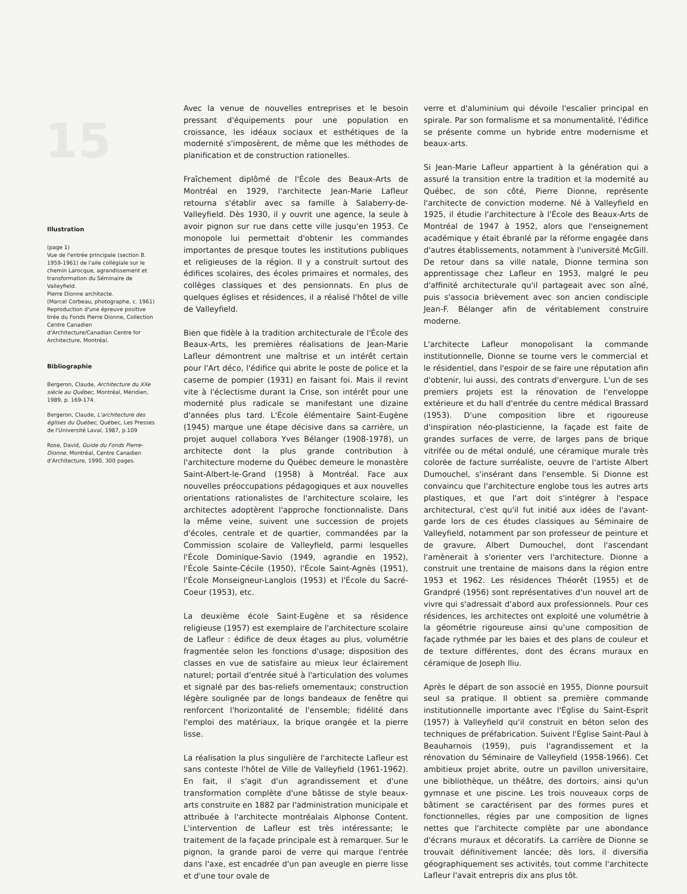15
Illustration
(page 1)
Vue de l'entrée principale (section B. 1959-1961) de l'aile collégiale sur le chemin Larocque, agrandissement et transformation du Séminaire de Valleyfield.
Pierre Dionne architecte.
(Marcel Corbeau, photographe, c. 1961)
Reproduction d'une épreuve positive tirée du Fonds Pierre Dionne, Collection Centre Canadien d'Architecture/Canadian Centre for Architecture, Montréal.
Bibliographie
Bergeron, Claude, Architecture du XXe siècle au Québec, Montréal, Méridien, 1989, p. 169-174.
Bergeron, Claude, L'architecture des églises du Québec, Québec, Les Presses de l'Université Laval, 1987, p.109
Rose, David, Guide du Fonds Pierre-Dionne, Montréal, Centre Canadien d'Architecture, 1990, 300 pages.
Avec la venue de nouvelles entreprises et le besoin pressant d'équipements pour une population en croissance, les idéaux sociaux et esthétiques de la modernité s'imposèrent, de même que les méthodes de planification et de construction rationelles.
Fraîchement diplômé de l'École des Beaux-Arts de Montréal en 1929, l'architecte Jean-Marie Lafleur retourna s'établir avec sa famille à Salaberry-de-Valleyfield. Dès 1930, il y ouvrit une agence, la seule à avoir pignon sur rue dans cette ville jusqu'en 1953. Ce monopole lui permettait d'obtenir les commandes importantes de presque toutes les institutions publiques et religieuses de la région. Il y a construit surtout des édifices scolaires, des écoles primaires et normales, des collèges classiques et des pensionnats. En plus de quelques églises et résidences, il a réalisé l'hôtel de ville de Valleyfield.
Bien que fidèle à la tradition architecturale de l'École des Beaux-Arts, les premières réalisations de Jean-Marie Lafleur démontrent une maîtrise et un intérêt certain pour l'Art déco, l'édifice qui abrite le poste de police et la caserne de pompier (1931) en faisant foi. Mais il revint vite à l'éclectisme durant la Crise, son intérêt pour une modernité plus radicale se manifestant une dizaine d'années plus tard. L'École élémentaire Saint-Eugène (1945) marque une étape décisive dans sa carrière, un projet auquel collabora Yves Bélanger (1908-1978), un architecte dont la plus grande contribution à l'architecture moderne du Québec demeure le monastère Saint-Albert-le-Grand (1958) à Montréal. Face aux nouvelles préoccupations pédagogiques et aux nouvelles orientations rationalistes de l'architecture scolaire, les architectes adoptèrent l'approche fonctionnaliste. Dans la même veine, suivent une succession de projets d'écoles, centrale et de quartier, commandées par la Commission scolaire de Valleyfield, parmi lesquelles l'École Dominique-Savio (1949, agrandie en 1952), l'École Sainte-Cécile (1950), l'École Saint-Agnès (1951), l'École Monseigneur-Langlois (1953) et l'École du Sacré-Coeur (1953), etc.
La deuxième école Saint-Eugène et sa résidence religieuse (1957) est exemplaire de l'architecture scolaire de Lafleur : édifice de deux étages au plus, volumétrie fragmentée selon les fonctions d'usage; disposition des classes en vue de satisfaire au mieux leur éclairement naturel; portail d'entrée situé à l'articulation des volumes et signalé par des bas-reliefs ornementaux; construction légère soulignée par de longs bandeaux de fenêtre qui renforcent l'horizontalité de l'ensemble; fidélité dans l'emploi des matériaux, la brique orangée et la pierre lisse.
La réalisation la plus singulière de l'architecte Lafleur est sans conteste l'hôtel de Ville de Valleyfield (1961-1962). En fait, il s'agit d'un agrandissement et d'une transformation complète d'une bâtisse de style beaux-arts construite en 1882 par l'administration municipale et attribuée à l'architecte montréalais Alphonse Content. L'intervention de Lafleur est très intéressante; le traitement de la façade principale est à remarquer. Sur le pignon, la grande paroi de verre qui marque l'entrée dans l'axe, est encadrée d'un pan aveugle en pierre lisse et d'une tour ovale de
verre et d'aluminium qui dévoile l'escalier principal en spirale. Par son formalisme et sa monumentalité, l'édifice se présente comme un hybride entre modernisme et beaux-arts.
Si Jean-Marie Lafleur appartient à la génération qui a assuré la transition entre la tradition et la modernité au Québec, de son côté, Pierre Dionne, représente l'architecte de conviction moderne. Né à Valleyfield en 1925, il étudie l'architecture à l'École des Beaux-Arts de Montréal de 1947 à 1952, alors que l'enseignement académique y était ébranlé par la réforme engagée dans d'autres établissements, notamment à l'université McGill. De retour dans sa ville natale, Dionne termina son apprentissage chez Lafleur en 1953, malgré le peu d'affinité architecturale qu'il partageait avec son aîné, puis s'associa brièvement avec son ancien condisciple Jean-F. Bélanger afin de véritablement construire moderne.
L'architecte Lafleur monopolisant la commande institutionnelle, Dionne se tourne vers le commercial et le résidentiel, dans l'espoir de se faire une réputation afin d'obtenir, lui aussi, des contrats d'envergure. L'un de ses premiers projets est la rénovation de l'enveloppe extérieure et du hall d'entrée du centre médical Brassard (1953). D'une composition libre et rigoureuse d'inspiration néo-plasticienne, la façade est faite de grandes surfaces de verre, de larges pans de brique vitrifée ou de métal ondulé, une céramique murale très colorée de facture surréaliste, oeuvre de l'artiste Albert Dumouchel, s'insérant dans l'ensemble. Si Dionne est convaincu que l'architecture englobe tous les autres arts plastiques, et que l'art doit s'intégrer à l'espace architectural, c'est qu'il fut initié aux idées de l'avant-garde lors de ces études classiques au Séminaire de Valleyfield, notamment par son professeur de peinture et de gravure, Albert Dumouchel, dont l'ascendant l'amènerait à s'orienter vers l'architecture. Dionne a construit une trentaine de maisons dans la région entre 1953 et 1962. Les résidences Théorêt (1955) et de Grandpré (1956) sont représentatives d'un nouvel art de vivre qui s'adressait d'abord aux professionnels. Pour ces résidences, les architectes ont exploité une volumétrie à la géométrie rigoureuse ainsi qu'une composition de façade rythmée par les baies et des plans de couleur et de texture différentes, dont des écrans muraux en céramique de Joseph Iliu.
Après le départ de son associé en 1955, Dionne poursuit seul sa pratique. Il obtient sa première commande institutionnelle importante avec l'Église du Saint-Esprit (1957) à Valleyfield qu'il construit en béton selon des techniques de préfabrication. Suivent l'Église Saint-Paul à Beauharnois (1959), puis l'agrandissement et la rénovation du Séminaire de Valleyfield (1958-1966). Cet ambitieux projet abrite, outre un pavillon universitaire, une bibliothèque, un théâtre, des dortoirs, ainsi qu'un gymnase et une piscine. Les trois nouveaux corps de bâtiment se caractérisent par des formes pures et fonctionnelles, régies par une composition de lignes nettes que l'architecte complète par une abondance d'écrans muraux et décoratifs. La carrière de Dionne se trouvait définitivement lancée; dès lors, il diversifia géographiquement ses activités, tout comme l'architecte Lafleur l'avait entrepris dix ans plus tôt.